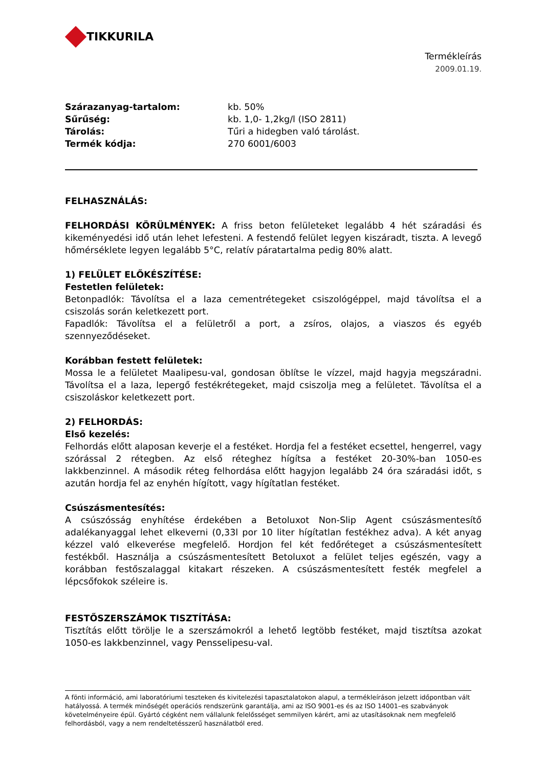TIKKURILA
Termékleírás
2009.01.19.
Szárazanyag-tartalom: kb. 50% Sűrűség: kb. 1,0- 1,2kg/l (ISO 2811) Tárolás: Tűri a hidegben való tárolást. Termék kódja: 270 6001/6003
FELHASZNÁLÁS:
FELHORDÁSI KÖRÜLMÉNYEK: A friss beton felületeket legalább 4 hét száradási és kikeményedési idő után lehet lefesteni. A festendő felület legyen kiszáradt, tiszta. A levegő hőmérséklete legyen legalább 5°C, relatív páratartalma pedig 80% alatt.
1) FELÜLET ELŐKÉSZÍTÉSE:
Festetlen felületek:
Betonpadlók: Távolítsa el a laza cementrétegeket csiszológéppel, majd távolítsa el a csiszolás során keletkezett port.
Fapadlók: Távolítsa el a felületről a port, a zsíros, olajos, a viaszos és egyéb szennyeződéseket.
Korábban festett felületek:
Mossa le a felületet Maalipesu-val, gondosan öblítse le vízzel, majd hagyja megszáradni. Távolítsa el a laza, lepergő festékrétegeket, majd csiszolja meg a felületet. Távolítsa el a csiszoláskor keletkezett port.
2) FELHORDÁS:
Első kezelés:
Felhordás előtt alaposan keverje el a festéket. Hordja fel a festéket ecsettel, hengerrel, vagy szórással 2 rétegben. Az első réteghez hígítsa a festéket 20-30%-ban 1050-es lakkbenzinnel. A második réteg felhordása előtt hagyjon legalább 24 óra száradási időt, s azután hordja fel az enyhén hígított, vagy hígítatlan festéket.
Csúszásmentesítés:
A csúszósság enyhítése érdekében a Betoluxot Non-Slip Agent csúszásmentesítő adalékanyaggal lehet elkeverni (0,33l por 10 liter hígítatlan festékhez adva). A két anyag kézzel való elkeverése megfelelő. Hordjon fel két fedőréteget a csúszásmentesített festékből. Használja a csúszásmentesített Betoluxot a felület teljes egészén, vagy a korábban festőszalaggal kitakart részeken. A csúszásmentesített festék megfelel a lépcsőfokok széleire is.
FESTŐSZERSZÁMOK TISZTÍTÁSA:
Tisztítás előtt törölje le a szerszámokról a lehető legtöbb festéket, majd tisztítsa azokat 1050-es lakkbenzinnel, vagy Pensselipesu-val.
A fönti információ, ami laboratóriumi teszteken és kivitelezési tapasztalatokon alapul, a termékleíráson jelzett időpontban vált hatályossá. A termék minőségét operációs rendszerünk garantálja, ami az ISO 9001-es és az ISO 14001–es szabványok követelményeire épül. Gyártó cégként nem vállalunk felelősséget semmilyen kárért, ami az utasításoknak nem megfelelő felhordásból, vagy a nem rendeltetésszerű használatból ered.